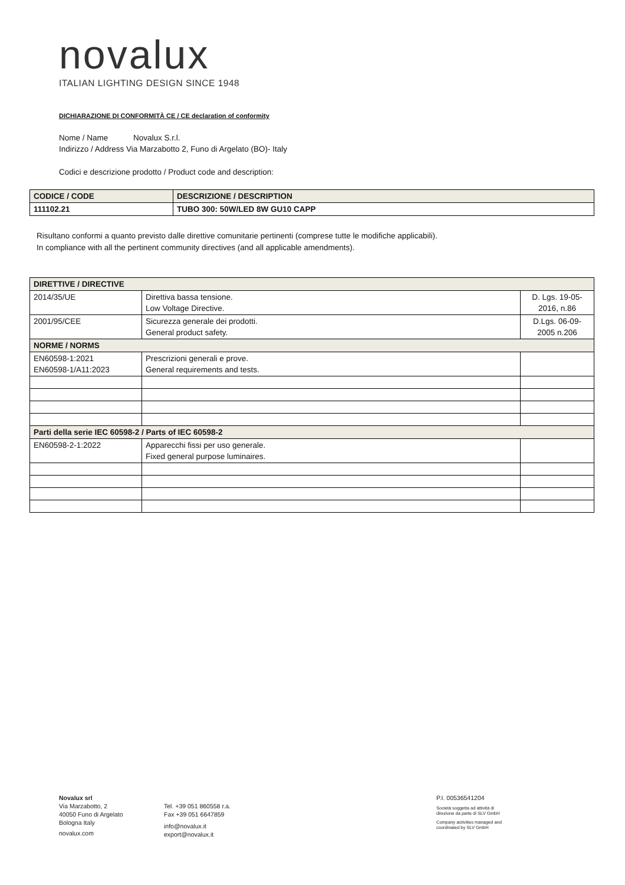novalux
ITALIAN LIGHTING DESIGN SINCE 1948
DICHIARAZIONE DI CONFORMITÀ CE / CE declaration of conformity
Nome / Name Novalux S.r.l.
Indirizzo / Address Via Marzabotto 2, Funo di Argelato (BO)- Italy
Codici e descrizione prodotto / Product code and description:
| CODICE / CODE | DESCRIZIONE / DESCRIPTION |
| --- | --- |
| 111102.21 | TUBO 300: 50W/LED 8W GU10 CAPP |
Risultano conformi a quanto previsto dalle direttive comunitarie pertinenti (comprese tutte le modifiche applicabili).
In compliance with all the pertinent community directives (and all applicable amendments).
| DIRETTIVE / DIRECTIVE | | |
| 2014/35/UE | Direttiva bassa tensione. Low Voltage Directive. | D. Lgs. 19-05- 2016, n.86 |
| 2001/95/CEE | Sicurezza generale dei prodotti. General product safety. | D.Lgs. 06-09- 2005 n.206 |
| NORME / NORMS | | |
| EN60598-1:2021 EN60598-1/A11:2023 | Prescrizioni generali e prove. General requirements and tests. | |
| Parti della serie IEC 60598-2 / Parts of IEC 60598-2 | | |
| EN60598-2-1:2022 | Apparecchi fissi per uso generale. Fixed general purpose luminaires. | |
Novalux srl
Via Marzabotto, 2
40050 Funo di Argelato
Bologna Italy
novalux.com
Tel. +39 051 860558 r.a.
Fax +39 051 6647859
info@novalux.it
export@novalux.it
P.I. 00536541204
Società soggetta ad attività di
direzione da parte di SLV GmbH
Company activities managed and
coordinated by SLV GmbH